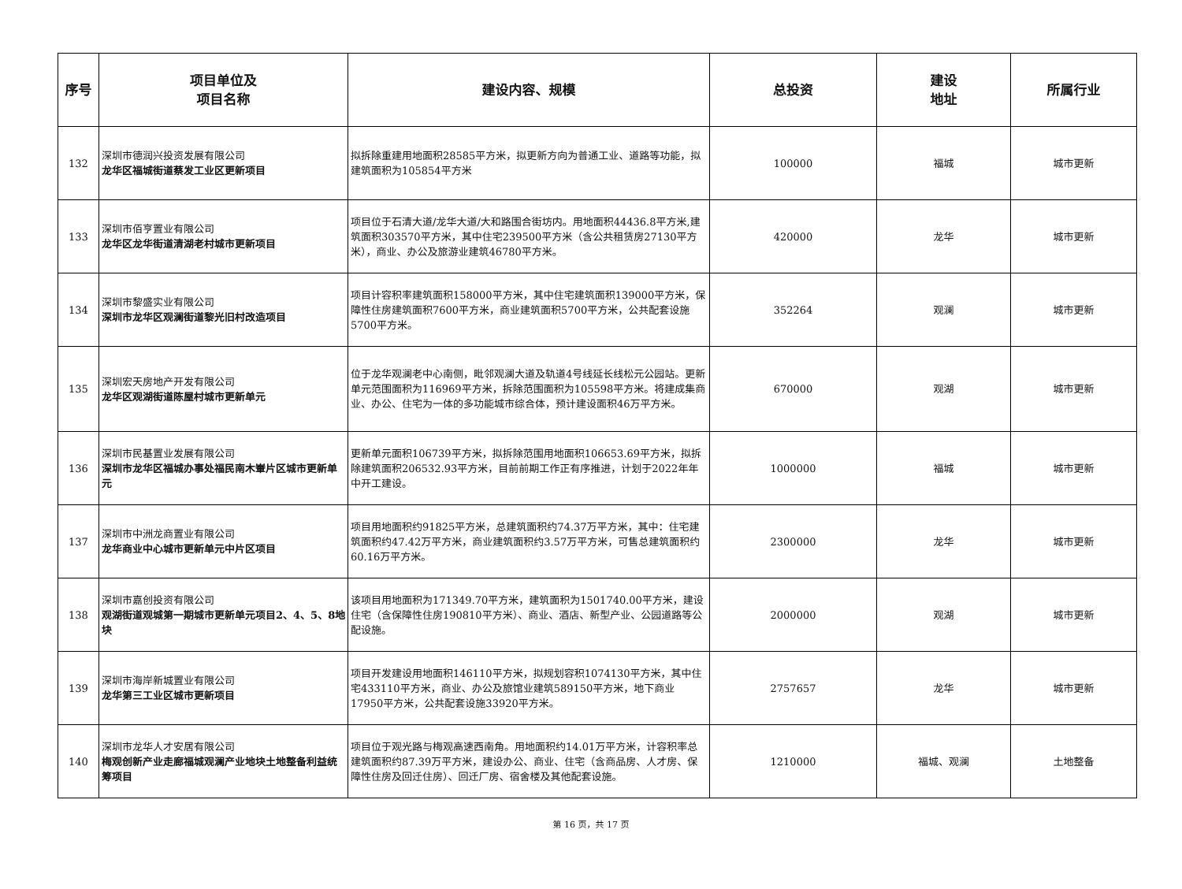| 序号 | 项目单位及 项目名称 | 建设内容、规模 | 总投资 | 建设 地址 | 所属行业 |
| --- | --- | --- | --- | --- | --- |
| 132 | 深圳市德润兴投资发展有限公司 龙华区福城街道蔡发工业区更新项目 | 拟拆除重建用地面积28585平方米，拟更新方向为普通工业、道路等功能，拟建筑面积为105854平方米 | 100000 | 福城 | 城市更新 |
| 133 | 深圳市佰亨置业有限公司 龙华区龙华街道清湖老村城市更新项目 | 项目位于石清大道/龙华大道/大和路围合街坊内。用地面积44436.8平方米,建筑面积303570平方米，其中住宅239500平方米（含公共租赁房27130平方米），商业、办公及旅游业建筑46780平方米。 | 420000 | 龙华 | 城市更新 |
| 134 | 深圳市黎盛实业有限公司 深圳市龙华区观澜街道黎光旧村改造项目 | 项目计容积率建筑面积158000平方米，其中住宅建筑面积139000平方米，保障性住房建筑面积7600平方米，商业建筑面积5700平方米，公共配套设施5700平方米。 | 352264 | 观澜 | 城市更新 |
| 135 | 深圳宏天房地产开发有限公司 龙华区观湖街道陈屋村城市更新单元 | 位于龙华观澜老中心南侧，毗邻观澜大道及轨道4号线延长线松元公园站。更新单元范围面积为116969平方米，拆除范围面积为105598平方米。将建成集商业、办公、住宅为一体的多功能城市综合体，预计建设面积46万平方米。 | 670000 | 观湖 | 城市更新 |
| 136 | 深圳市民基置业发展有限公司 深圳市龙华区福城办事处福民南木輋片区城市更新单元 | 更新单元面积106739平方米，拟拆除范围用地面积106653.69平方米，拟拆除建筑面积206532.93平方米，目前前期工作正有序推进，计划于2022年年中开工建设。 | 1000000 | 福城 | 城市更新 |
| 137 | 深圳市中洲龙商置业有限公司 龙华商业中心城市更新单元中片区项目 | 项目用地面积约91825平方米，总建筑面积约74.37万平方米，其中：住宅建筑面积约47.42万平方米，商业建筑面积约3.57万平方米，可售总建筑面积约60.16万平方米。 | 2300000 | 龙华 | 城市更新 |
| 138 | 深圳市嘉创投资有限公司 观湖街道观城第一期城市更新单元项目2、4、5、8地块 | 该项目用地面积为171349.70平方米，建筑面积为1501740.00平方米，建设住宅（含保障性住房190810平方米）、商业、酒店、新型产业、公园道路等公配设施。 | 2000000 | 观湖 | 城市更新 |
| 139 | 深圳市海岸新城置业有限公司 龙华第三工业区城市更新项目 | 项目开发建设用地面积146110平方米，拟规划容积1074130平方米，其中住宅433110平方米，商业、办公及旅馆业建筑589150平方米，地下商业17950平方米，公共配套设施33920平方米。 | 2757657 | 龙华 | 城市更新 |
| 140 | 深圳市龙华人才安居有限公司 梅观创新产业走廊福城观澜产业地块土地整备利益统筹项目 | 项目位于观光路与梅观高速西南角。用地面积约14.01万平方米，计容积率总建筑面积约87.39万平方米，建设办公、商业、住宅（含商品房、人才房、保障性住房及回迁住房）、回迁厂房、宿舍楼及其他配套设施。 | 1210000 | 福城、观澜 | 土地整备 |
第 16 页，共 17 页